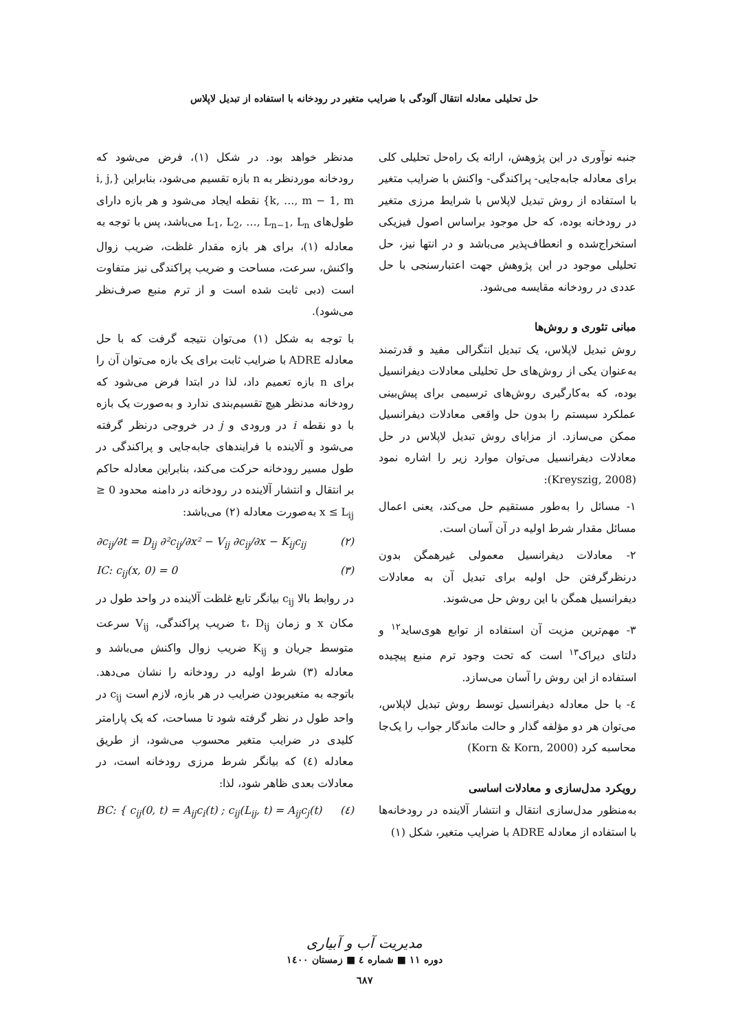حل تحلیلی معادله انتقال آلودگی با ضرایب متغیر در رودخانه با استفاده از تبدیل لاپلاس
جنبه نوآوری در این پژوهش، ارائه یک راه‌حل تحلیلی کلی برای معادله جابه‌جایی- پراکندگی- واکنش با ضرایب متغیر با استفاده از روش تبدیل لاپلاس با شرایط مرزی متغیر در رودخانه بوده، که حل موجود براساس اصول فیزیکی استخراج‌شده و انعطاف‌پذیر می‌باشد و در انتها نیز، حل تحلیلی موجود در این پژوهش جهت اعتبارسنجی با حل عددی در رودخانه مقایسه می‌شود.
مبانی تئوری و روش‌ها
روش تبدیل لاپلاس، یک تبدیل انتگرالی مفید و قدرتمند به‌عنوان یکی از روش‌های حل تحلیلی معادلات دیفرانسیل بوده، که به‌کارگیری روش‌های ترسیمی برای پیش‌بینی عملکرد سیستم را بدون حل واقعی معادلات دیفرانسیل ممکن می‌سازد. از مزایای روش تبدیل لاپلاس در حل معادلات دیفرانسیل می‌توان موارد زیر را اشاره نمود (Kreyszig, 2008):
۱- مسائل را به‌طور مستقیم حل می‌کند، یعنی اعمال مسائل مقدار شرط اولیه در آن آسان است.
۲- معادلات دیفرانسیل معمولی غیرهمگن بدون درنظرگرفتن حل اولیه برای تبدیل آن به معادلات دیفرانسیل همگن با این روش حل می‌شوند.
۳- مهم‌ترین مزیت آن استفاده از توابع هوی‌ساید<sup>۱۲</sup> و دلتای دیراک<sup>۱۳</sup> است که تحت وجود ترم منبع پیچیده استفاده از این روش را آسان می‌سازد.
٤- با حل معادله دیفرانسیل توسط روش تبدیل لاپلاس، می‌توان هر دو مؤلفه گذار و حالت ماندگار جواب را یک‌جا محاسبه کرد (Korn & Korn, 2000)
رویکرد مدل‌سازی و معادلات اساسی
به‌منظور مدل‌سازی انتقال و انتشار آلاینده در رودخانه‌ها با استفاده از معادله ADRE با ضرایب متغیر، شکل (۱)
مدنظر خواهد بود. در شکل (۱)، فرض می‌شود که رودخانه موردنظر به n بازه تقسیم می‌شود، بنابراین {i, j, k, …, m − 1, m} نقطه ایجاد می‌شود و هر بازه دارای طول‌های L<sub>1</sub>, L<sub>2</sub>, …, L<sub>n−1</sub>, L<sub>n</sub> می‌باشد، پس با توجه به معادله (۱)، برای هر بازه مقدار غلظت، ضریب زوال واکنش، سرعت، مساحت و ضریب پراکندگی نیز متفاوت است (دبی ثابت شده است و از ترم منبع صرف‌نظر می‌شود).
با توجه به شکل (۱) می‌توان نتیجه گرفت که با حل معادله ADRE با ضرایب ثابت برای یک بازه می‌توان آن را برای n بازه تعمیم داد، لذا در ابتدا فرض می‌شود که رودخانه مدنظر هیچ تقسیم‌بندی ندارد و به‌صورت یک بازه با دو نقطه i در ورودی و j در خروجی درنظر گرفته می‌شود و آلاینده با فرایندهای جابه‌جایی و پراکندگی در طول مسیر رودخانه حرکت می‌کند، بنابراین معادله حاکم بر انتقال و انتشار آلاینده در رودخانه در دامنه محدود 0 ≤ x ≤ L<sub>ij</sub> به‌صورت معادله (۲) می‌باشد:
∂c<sub>ij</sub>/∂t = D<sub>ij</sub> ∂²c<sub>ij</sub>/∂x² − V<sub>ij</sub> ∂c<sub>ij</sub>/∂x − K<sub>ij</sub>c<sub>ij</sub> (۲)
IC: c<sub>ij</sub>(x, 0) = 0 (۳)
در روابط بالا c<sub>ij</sub> بیانگر تابع غلظت آلاینده در واحد طول در مکان x و زمان t، D<sub>ij</sub> ضریب پراکندگی، V<sub>ij</sub> سرعت متوسط جریان و K<sub>ij</sub> ضریب زوال واکنش می‌باشد و معادله (۳) شرط اولیه در رودخانه را نشان می‌دهد. باتوجه به متغیربودن ضرایب در هر بازه، لازم است c<sub>ij</sub> در واحد طول در نظر گرفته شود تا مساحت، که یک پارامتر کلیدی در ضرایب متغیر محسوب می‌شود، از طریق معادله (٤) که بیانگر شرط مرزی رودخانه است، در معادلات بعدی ظاهر شود، لذا:
BC: { c<sub>ij</sub>(0, t) = A<sub>ij</sub>c<sub>i</sub>(t) ; c<sub>ij</sub>(L<sub>ij</sub>, t) = A<sub>ij</sub>c<sub>j</sub>(t) (٤)
مدیریت آب و آبیاری
دوره ۱۱ ■ شماره ٤ ■ زمستان ۱٤۰۰
٦٨٧